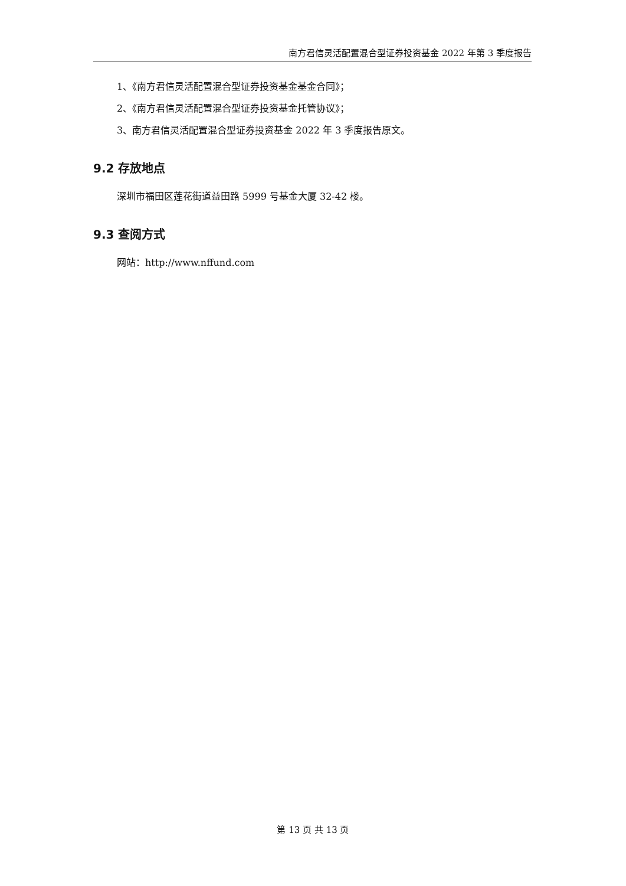南方君信灵活配置混合型证券投资基金 2022 年第 3 季度报告
1、《南方君信灵活配置混合型证券投资基金基金合同》；
2、《南方君信灵活配置混合型证券投资基金托管协议》；
3、南方君信灵活配置混合型证券投资基金 2022 年 3 季度报告原文。
9.2 存放地点
深圳市福田区莲花街道益田路 5999 号基金大厦 32-42 楼。
9.3 查阅方式
网站：http://www.nffund.com
第 13 页 共 13 页